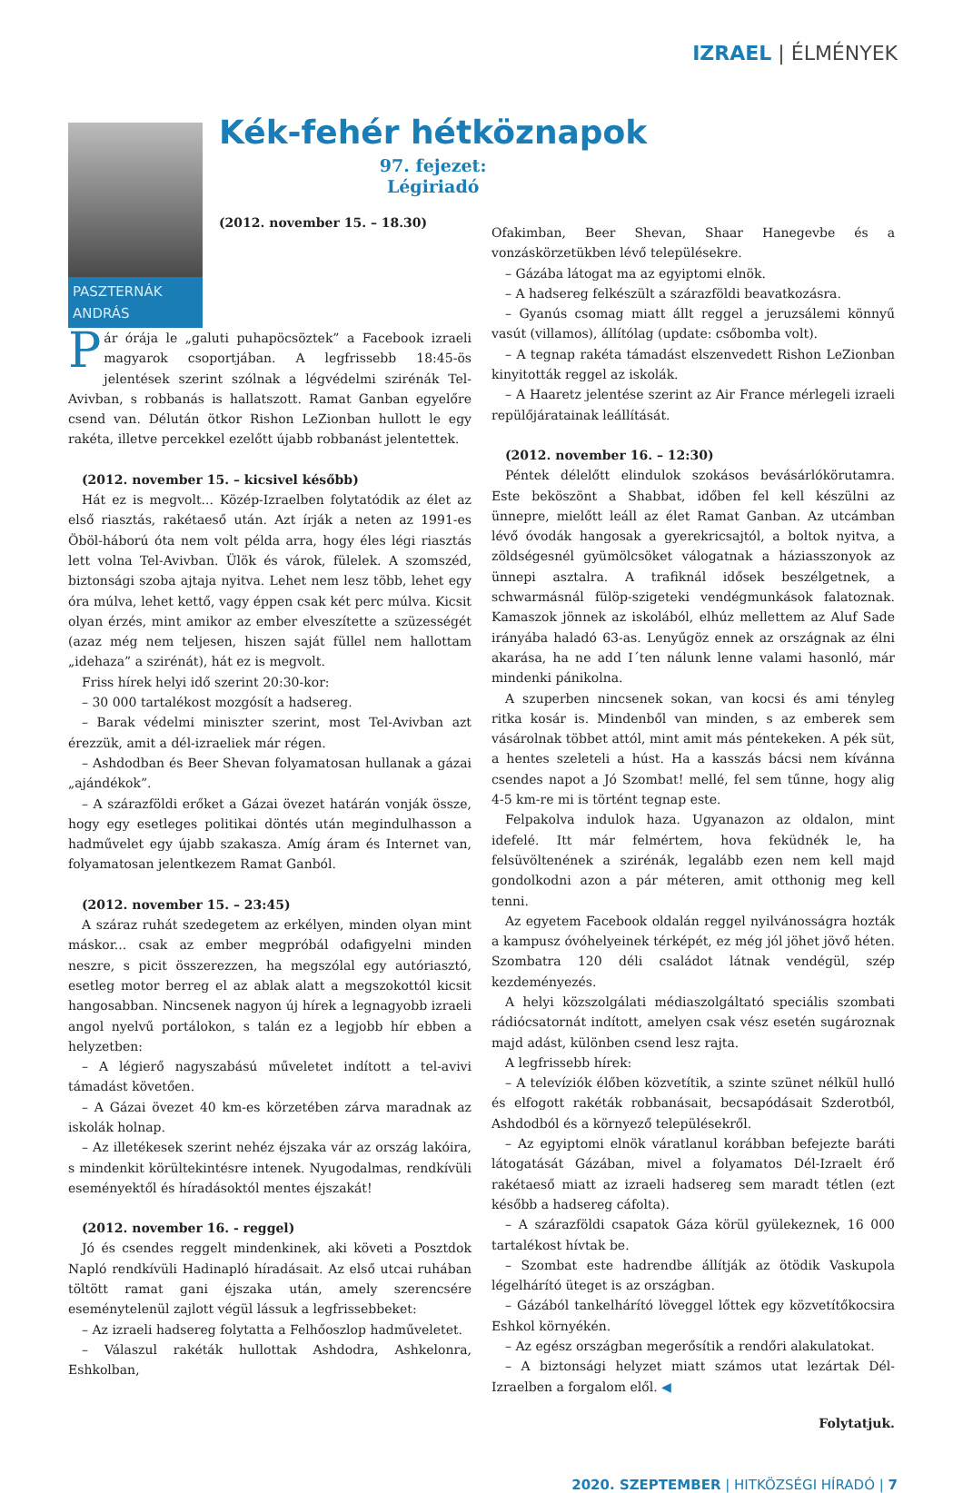IZRAEL | ÉLMÉNYEK
PASZTERNÁK ANDRÁS
Kék-fehér hétköznapok
97. fejezet:
Légiriadó
(2012. november 15. – 18.30)
Pár órája le „galuti puhapöcsöztek” a Facebook izraeli magyarok csoportjában. A legfrissebb 18:45-ös jelentések szerint szólnak a légvédelmi szirénák Tel-Avivban, s robbanás is hallatszott. Ramat Ganban egyelőre csend van. Délután ötkor Rishon LeZionban hullott le egy rakéta, illetve percekkel ezelőtt újabb robbanást jelentettek.
(2012. november 15. – kicsivel később)
Hát ez is megvolt... Közép-Izraelben folytatódik az élet az első riasztás, rakétaeső után. Azt írják a neten az 1991-es Öböl-háború óta nem volt példa arra, hogy éles légi riasztás lett volna Tel-Avivban. Ülök és várok, fülelek. A szomszéd, biztonsági szoba ajtaja nyitva. Lehet nem lesz több, lehet egy óra múlva, lehet kettő, vagy éppen csak két perc múlva. Kicsit olyan érzés, mint amikor az ember elveszítette a szüzességét (azaz még nem teljesen, hiszen saját füllel nem hallottam „idehaza” a szirénát), hát ez is megvolt.
Friss hírek helyi idő szerint 20:30-kor:
– 30 000 tartalékost mozgósít a hadsereg.
– Barak védelmi miniszter szerint, most Tel-Avivban azt érezzük, amit a dél-izraeliek már régen.
– Ashdodban és Beer Shevan folyamatosan hullanak a gázai „ajándékok”.
– A szárazföldi erőket a Gázai övezet határán vonják össze, hogy egy esetleges politikai döntés után megindulhasson a hadművelet egy újabb szakasza. Amíg áram és Internet van, folyamatosan jelentkezem Ramat Ganból.
(2012. november 15. – 23:45)
A száraz ruhát szedegetem az erkélyen, minden olyan mint máskor... csak az ember megpróbál odafigyelni minden neszre, s picit összerezzen, ha megszólal egy autóriasztó, esetleg motor berreg el az ablak alatt a megszokottól kicsit hangosabban. Nincsenek nagyon új hírek a legnagyobb izraeli angol nyelvű portálokon, s talán ez a legjobb hír ebben a helyzetben:
– A légierő nagyszabású műveletet indított a tel-avivi támadást követően.
– A Gázai övezet 40 km-es körzetében zárva maradnak az iskolák holnap.
– Az illetékesek szerint nehéz éjszaka vár az ország lakóira, s mindenkit körültekintésre intenek. Nyugodalmas, rendkívüli eseményektől és híradásoktól mentes éjszakát!
(2012. november 16. - reggel)
Jó és csendes reggelt mindenkinek, aki követi a Posztdok Napló rendkívüli Hadinapló híradásait. Az első utcai ruhában töltött ramat gani éjszaka után, amely szerencsére eseménytelenül zajlott végül lássuk a legfrissebbeket:
– Az izraeli hadsereg folytatta a Felhőoszlop hadműveletet.
– Válaszul rakéták hullottak Ashdodra, Ashkelonra, Eshkolban,
Ofakimban, Beer Shevan, Shaar Hanegevbe és a vonzáskörzetükben lévő településekre.
– Gázába látogat ma az egyiptomi elnök.
– A hadsereg felkészült a szárazföldi beavatkozásra.
– Gyanús csomag miatt állt reggel a jeruzsálemi könnyű vasút (villamos), állítólag (update: csőbomba volt).
– A tegnap rakéta támadást elszenvedett Rishon LeZionban kinyitották reggel az iskolák.
– A Haaretz jelentése szerint az Air France mérlegeli izraeli repülőjáratainak leállítását.
(2012. november 16. – 12:30)
Péntek délelőtt elindulok szokásos bevásárlókörutamra. Este beköszönt a Shabbat, időben fel kell készülni az ünnepre, mielőtt leáll az élet Ramat Ganban. Az utcámban lévő óvodák hangosak a gyerekricsajtól, a boltok nyitva, a zöldségesnél gyümölcsöket válogatnak a háziasszonyok az ünnepi asztalra. A trafiknál idősek beszélgetnek, a schwarmásnál fülöp-szigeteki vendégmunkások falatoznak. Kamaszok jönnek az iskolából, elhúz mellettem az Aluf Sade irányába haladó 63-as. Lenyűgöz ennek az országnak az élni akarása, ha ne add I´ten nálunk lenne valami hasonló, már mindenki pánikolna.
A szuperben nincsenek sokan, van kocsi és ami tényleg ritka kosár is. Mindenből van minden, s az emberek sem vásárolnak többet attól, mint amit más péntekeken. A pék süt, a hentes szeleteli a húst. Ha a kasszás bácsi nem kívánna csendes napot a Jó Szombat! mellé, fel sem tűnne, hogy alig 4-5 km-re mi is történt tegnap este.
Felpakolva indulok haza. Ugyanazon az oldalon, mint idefelé. Itt már felmértem, hova feküdnék le, ha felsüvöltenének a szirénák, legalább ezen nem kell majd gondolkodni azon a pár méteren, amit otthonig meg kell tenni.
Az egyetem Facebook oldalán reggel nyilvánosságra hozták a kampusz óvóhelyeinek térképét, ez még jól jöhet jövő héten. Szombatra 120 déli családot látnak vendégül, szép kezdeményezés.
A helyi közszolgálati médiaszolgáltató speciális szombati rádiócsatornát indított, amelyen csak vész esetén sugároznak majd adást, különben csend lesz rajta.
A legfrissebb hírek:
– A televíziók élőben közvetítik, a szinte szünet nélkül hulló és elfogott rakéták robbanásait, becsapódásait Szderotból, Ashdodból és a környező településekről.
– Az egyiptomi elnök váratlanul korábban befejezte baráti látogatását Gázában, mivel a folyamatos Dél-Izraelt érő rakétaeső miatt az izraeli hadsereg sem maradt tétlen (ezt később a hadsereg cáfolta).
– A szárazföldi csapatok Gáza körül gyülekeznek, 16 000 tartalékost hívtak be.
– Szombat este hadrendbe állítják az ötödik Vaskupola légelhárító üteget is az országban.
– Gázából tankelhárító löveggel lőttek egy közvetítőkocsira Eshkol környékén.
– Az egész országban megerősítik a rendőri alakulatokat.
– A biztonsági helyzet miatt számos utat lezártak Dél-Izraelben a forgalom elől. ◀
Folytatjuk.
2020. SZEPTEMBER | HITKÖZSÉGI HÍRADÓ | 7